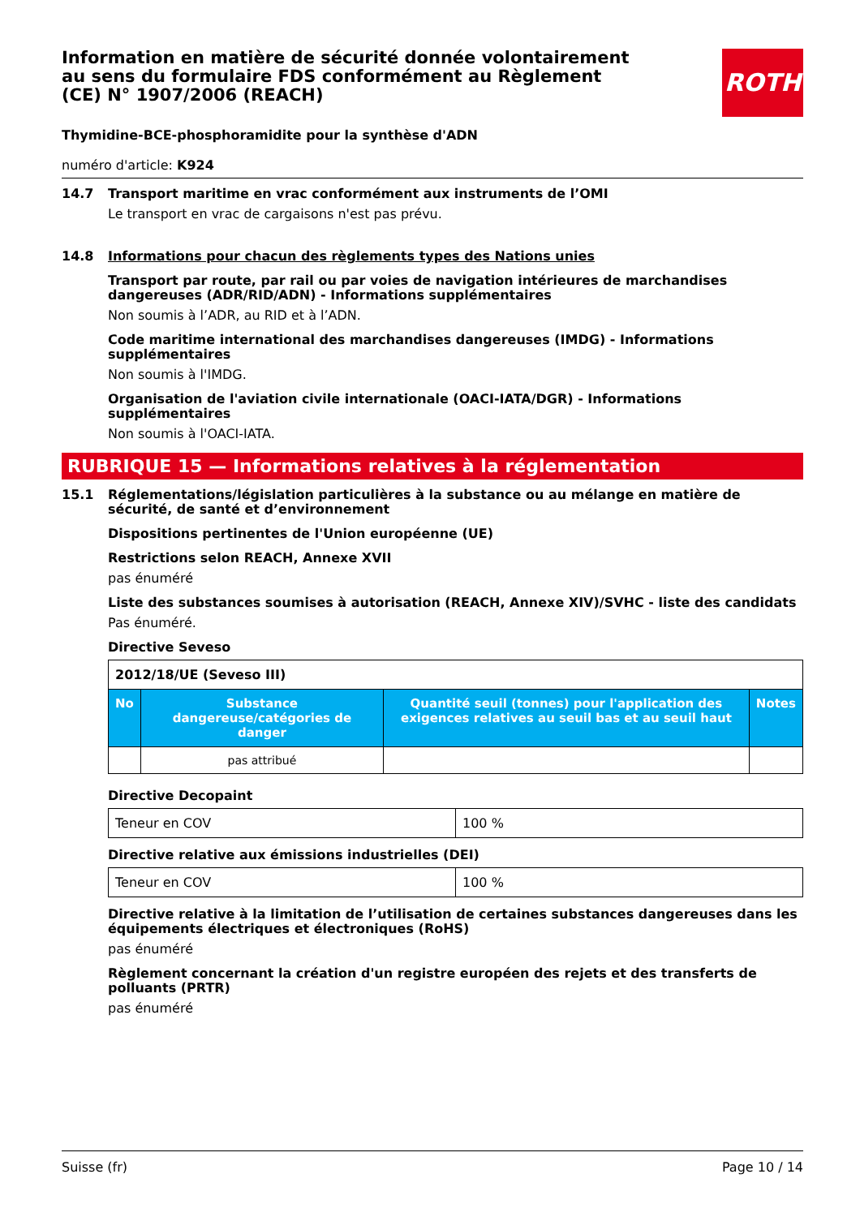ROTH
Information en matière de sécurité donnée volontairement au sens du formulaire FDS conformément au Règlement (CE) N° 1907/2006 (REACH)
Thymidine-BCE-phosphoramidite pour la synthèse d'ADN
numéro d'article: K924
14.7 Transport maritime en vrac conformément aux instruments de l’OMI
Le transport en vrac de cargaisons n'est pas prévu.
14.8 Informations pour chacun des règlements types des Nations unies
Transport par route, par rail ou par voies de navigation intérieures de marchandises dangereuses (ADR/RID/ADN) - Informations supplémentaires
Non soumis à l’ADR, au RID et à l’ADN.
Code maritime international des marchandises dangereuses (IMDG) - Informations supplémentaires
Non soumis à l'IMDG.
Organisation de l'aviation civile internationale (OACI-IATA/DGR) - Informations supplémentaires
Non soumis à l'OACI-IATA.
RUBRIQUE 15 — Informations relatives à la réglementation
15.1 Réglementations/législation particulières à la substance ou au mélange en matière de sécurité, de santé et d’environnement
Dispositions pertinentes de l'Union européenne (UE)
Restrictions selon REACH, Annexe XVII
pas énuméré
Liste des substances soumises à autorisation (REACH, Annexe XIV)/SVHC - liste des candidats
Pas énuméré.
Directive Seveso
| 2012/18/UE (Seveso III) | | | |
| No | Substance dangereuse/catégories de danger | Quantité seuil (tonnes) pour l'application des exigences relatives au seuil bas et au seuil haut | Notes |
| | pas attribué | | |
Directive Decopaint
| Teneur en COV | 100 % |
Directive relative aux émissions industrielles (DEI)
| Teneur en COV | 100 % |
Directive relative à la limitation de l’utilisation de certaines substances dangereuses dans les équipements électriques et électroniques (RoHS)
pas énuméré
Règlement concernant la création d'un registre européen des rejets et des transferts de polluants (PRTR)
pas énuméré
Suisse (fr) Page 10 / 14